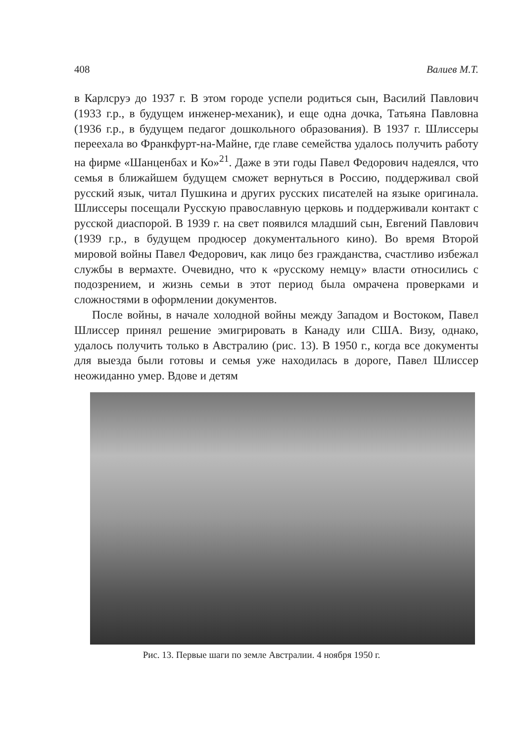408 Валиев М.Т.
в Карлсруэ до 1937 г. В этом городе успели родиться сын, Василий Павлович (1933 г.р., в будущем инженер-механик), и еще одна дочка, Татьяна Павловна (1936 г.р., в будущем педагог дошкольного образования). В 1937 г. Шлиссеры переехала во Франкфурт-на-Майне, где главе семейства удалось получить работу на фирме «Шанценбах и Ко»<sup>21</sup>. Даже в эти годы Павел Федорович надеялся, что семья в ближайшем будущем сможет вернуться в Россию, поддерживал свой русский язык, читал Пушкина и других русских писателей на языке оригинала. Шлиссеры посещали Русскую православную церковь и поддерживали контакт с русской диаспорой. В 1939 г. на свет появился младший сын, Евгений Павлович (1939 г.р., в будущем продюсер документального кино). Во время Второй мировой войны Павел Федорович, как лицо без гражданства, счастливо избежал службы в вермахте. Очевидно, что к «русскому немцу» власти относились с подозрением, и жизнь семьи в этот период была омрачена проверками и сложностями в оформлении документов.
После войны, в начале холодной войны между Западом и Востоком, Павел Шлиссер принял решение эмигрировать в Канаду или США. Визу, однако, удалось получить только в Австралию (рис. 13). В 1950 г., когда все документы для выезда были готовы и семья уже находилась в дороге, Павел Шлиссер неожиданно умер. Вдове и детям
Рис. 13. Первые шаги по земле Австралии. 4 ноября 1950 г.